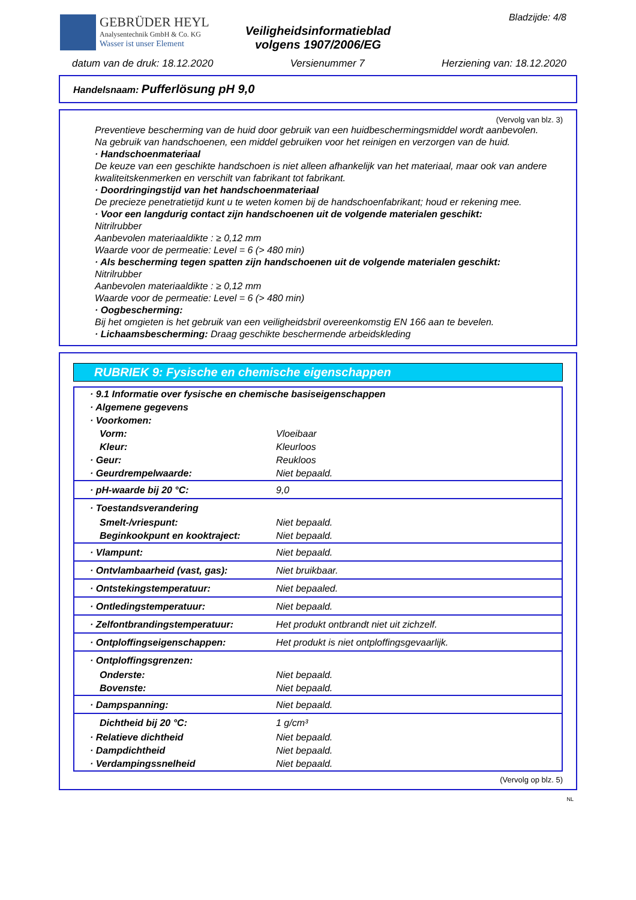GEBRÜDER HEYL
Analysentechnik GmbH & Co. KG
Wasser ist unser Element
Veiligheidsinformatieblad
volgens 1907/2006/EG
Bladzijde: 4/8
datum van de druk: 18.12.2020 Versienummer 7 Herziening van: 18.12.2020
Handelsnaam: Pufferlösung pH 9,0
(Vervolg van blz. 3)
Preventieve bescherming van de huid door gebruik van een huidbeschermingsmiddel wordt aanbevolen.
Na gebruik van handschoenen, een middel gebruiken voor het reinigen en verzorgen van de huid.
· Handschoenmateriaal
De keuze van een geschikte handschoen is niet alleen afhankelijk van het materiaal, maar ook van andere kwaliteitskenmerken en verschilt van fabrikant tot fabrikant.
· Doordringingstijd van het handschoenmateriaal
De precieze penetratietijd kunt u te weten komen bij de handschoenfabrikant; houd er rekening mee.
· Voor een langdurig contact zijn handschoenen uit de volgende materialen geschikt:
Nitrilrubber
Aanbevolen materiaaldikte : ≥ 0,12 mm
Waarde voor de permeatie: Level = 6 (> 480 min)
· Als bescherming tegen spatten zijn handschoenen uit de volgende materialen geschikt:
Nitrilrubber
Aanbevolen materiaaldikte : ≥ 0,12 mm
Waarde voor de permeatie: Level = 6 (> 480 min)
· Oogbescherming:
Bij het omgieten is het gebruik van een veiligheidsbril overeenkomstig EN 166 aan te bevelen.
· Lichaamsbescherming: Draag geschikte beschermende arbeidskleding
RUBRIEK 9: Fysische en chemische eigenschappen
| · 9.1 Informatie over fysische en chemische basiseigenschappen | |
| · Algemene gegevens | |
| · Voorkomen: | |
| Vorm: | Vloeibaar |
| Kleur: | Kleurloos |
| · Geur: | Reukloos |
| · Geurdrempelwaarde: | Niet bepaald. |
| · pH-waarde bij 20 °C: | 9,0 |
| · Toestandsverandering | |
| Smelt-/vriespunt: | Niet bepaald. |
| Beginkookpunt en kooktraject: | Niet bepaald. |
| · Vlampunt: | Niet bepaald. |
| · Ontvlambaarheid (vast, gas): | Niet bruikbaar. |
| · Ontstekingstemperatuur: | Niet bepaaled. |
| · Ontledingstemperatuur: | Niet bepaald. |
| · Zelfontbrandingstemperatuur: | Het produkt ontbrandt niet uit zichzelf. |
| · Ontploffingseigenschappen: | Het produkt is niet ontploffingsgevaarlijk. |
| · Ontploffingsgrenzen: | |
| Onderste: | Niet bepaald. |
| Bovenste: | Niet bepaald. |
| · Dampspanning: | Niet bepaald. |
| Dichtheid bij 20 °C: | 1 g/cm³ |
| · Relatieve dichtheid | Niet bepaald. |
| · Dampdichtheid | Niet bepaald. |
| · Verdampingssnelheid | Niet bepaald. |
(Vervolg op blz. 5)
NL